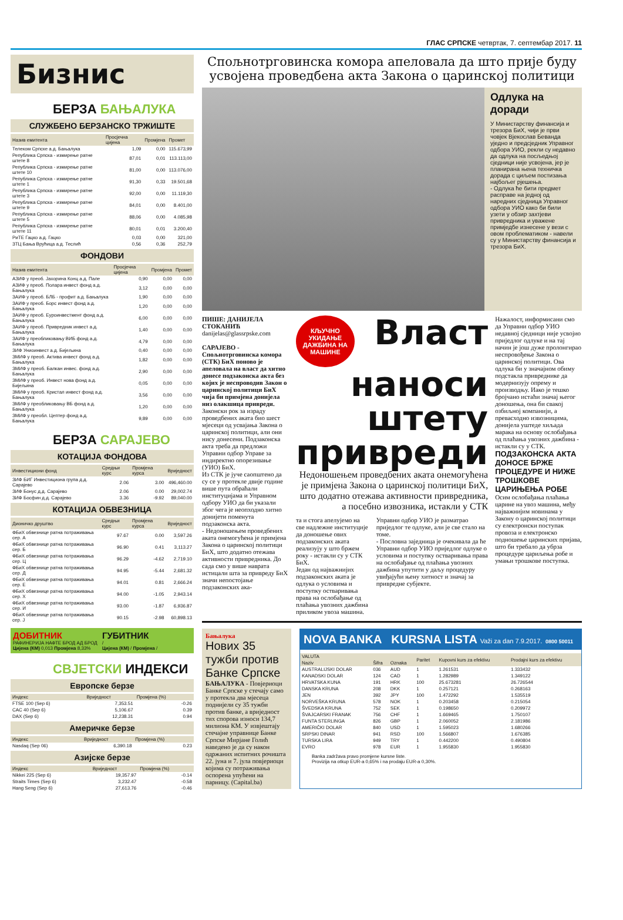ГЛАС СРПСКЕ четвртак, 7. септембар 2017. 11
Бизнис
БЕРЗА БАЊАЛУКА
СЛУЖБЕНО БЕРЗАНСКО ТРЖИШТЕ
| Назив емитента | Просјечна цијена | Промјена | Промет |
| --- | --- | --- | --- |
| Телеком Српске а.д. Бањалука | 1,09 | 0,00 | 115.673,99 |
| Република Српска - измирење ратне штете 8 | 87,01 | 0,01 | 113.113,00 |
| Република Српска - измирење ратне штете 10 | 81,00 | 0,00 | 113.076,00 |
| Република Српска - измирење ратне штете 1 | 91,30 | 0,33 | 19.501,68 |
| Република Српска - измирење ратне штете 3 | 92,00 | 0,00 | 11.119,30 |
| Република Српска - измирење ратне штете 9 | 84,01 | 0,00 | 8.401,00 |
| Република Српска - измирење ратне штете 5 | 88,06 | 0,00 | 4.085,98 |
| Република Српска - измирење ратне штете 11 | 80,01 | 0,01 | 3.200,40 |
| РиТЕ Гацко а.д. Гацко | 0,03 | 0,00 | 321,00 |
| ЗТЦ Бања Врућица а.д. Теслић | 0,56 | 0,36 | 252,79 |
ФОНДОВИ
| Назив емитента | Просјечна цијена | Промјена | Промет |
| --- | --- | --- | --- |
| АЗИФ у преоб. Јахорина Конц а.д. Пале | 0,90 | 0,00 | 0,00 |
| АЗИФ у преоб. Полара инвест фонд а.д. Бањалука | 3,12 | 0,00 | 0,00 |
| ЗАИФ у преоб. БЛБ - профит а.д. Бањалука | 1,90 | 0,00 | 0,00 |
| ЗАИФ у преоб. Борс инвест фонд а.д. Бањалука | 1,20 | 0,00 | 0,00 |
| ЗАИФ у преоб. Еуроинвестмент фонд а.д. Бањалука | 6,00 | 0,00 | 0,00 |
| ЗАИФ у преоб. Привредник инвест а.д. Бањалука | 1,40 | 0,00 | 0,00 |
| ЗАИФ у преобликовању ВИБ фонд а.д. Бањалука | 4,79 | 0,00 | 0,00 |
| ЗИФ Униоинвест а.д. Бијељина | 0,40 | 0,00 | 0,00 |
| ЗМИФ у преоб. Актива инвест фонд а.д. Бањалука | 1,82 | 0,00 | 0,00 |
| ЗМИФ у преоб. Балкан инвес. фонд а.д. Бањалука | 2,90 | 0,00 | 0,00 |
| ЗМИФ у преоб. Инвест нова фонд а.д. Бијељина | 0,05 | 0,00 | 0,00 |
| ЗМИФ у преоб. Кристал инвест фонд а.д. Бањалука | 3,56 | 0,00 | 0,00 |
| ЗМИФ у преобликовању ВБ фонд а.д. Бањалука | 1,20 | 0,00 | 0,00 |
| ЗМИФ у преобл. Цептер фонд а.д. Бањалука | 9,89 | 0,00 | 0,00 |
БЕРЗА САРАЈЕВО
КОТАЦИЈА ФОНДОВА
| Инвестициони фонд | Средњи курс | Промјена курса | Вриједност |
| --- | --- | --- | --- |
| ЗИФ БИГ Инвестициона група д.д. Сарајево | 2.06 | 3.00 | 496,460.00 |
| ЗИФ Бонус д.д. Сарајево | 2.06 | 0.00 | 29,002.74 |
| ЗИФ Босфин д.д. Сарајево | 3.36 | -9.92 | 89,040.00 |
КОТАЦИЈА ОБВЕЗНИЦА
| Дионичко друштво | Средњи курс | Промјена курса | Вриједност |
| --- | --- | --- | --- |
| ФБиХ обвезнице ратна потраживања сер. А | 97.67 | 0.00 | 3,597.26 |
| ФБиХ обвезнице ратна потраживања сер. Б | 96.90 | 0.41 | 3,113.27 |
| ФБиХ обвезнице ратна потраживања сер. Ц | 96.29 | -4.62 | 2,719.10 |
| ФБиХ обвезнице ратна потраживања сер. Д | 94.95 | -5.44 | 2,681.32 |
| ФБиХ обвезнице ратна потраживања сер. Е | 94.01 | 0.81 | 2,666.24 |
| ФБиХ обвезнице ратна потраживања сер. Х | 94.00 | -1.05 | 2,943.14 |
| ФБиХ обвезнице ратна потраживања сер. И | 93.00 | -1.87 | 6,936.87 |
| ФБиХ обвезнице ратна потраживања сер. Ј | 90.15 | -2.98 | 60,898.13 |
ДОБИТНИК
РАФИНЕРИЈА НАФТЕ БРОД АД БРОД
Цијена (КМ) 0,013 Промјена 8,33%
ГУБИТНИК
/
Цијена (КМ) / Промјена /
СВЈЕТСКИ ИНДЕКСИ
Европске берзе
| Индекс | Вриједност | Промјена (%) |
| --- | --- | --- |
| FTSE 100 (Sep 6) | 7,353.51 | -0.26 |
| CAC 40 (Sep 6) | 5,106.67 | 0.39 |
| DAX (Sep 6) | 12,238.31 | 0.94 |
Америчке берзе
| Индекс | Вриједност | Промјена (%) |
| --- | --- | --- |
| Nasdaq (Sep 06) | 6,390.18 | 0.23 |
Азијске берзе
| Индекс | Вриједност | Промјена (%) |
| --- | --- | --- |
| Nikkei 225 (Sep 6) | 19,357.97 | -0.14 |
| Straits Times (Sep 6) | 3,232.47 | -0.58 |
| Hang Seng (Sep 6) | 27,613.76 | -0.46 |
Спољнотрговинска комора апеловала да што прије буду усвојена проведбена акта Закона о царинској политици
Одлука на доради
У Министарству финансија и трезора БиХ, чији је први човјек Вјекослав Бевандa уједно и предсједник Управног одбора УИО, рекли су недавно да одлука на посљедњој сједници није усвојена, јер је планирана њена техничка дорада с циљем постизања најбољег рјешења.
- Одлука ће бити предмет расправе на једној од наредних сједница Управног одбора УИО како би били узети у обзир захтјеви привредника и уважене примједбе изнесене у вези с овом проблематиком - навели су у Министарству финансија и трезора БиХ.
ПИШЕ: ДАНИЈЕЛА СТОКАНИЋ
danijelas@glassrpske.com
САРАЈЕВО - Спољнотрговинска комора (СТК) БиХ поново је апеловала на власт да хитно донесе подзаконска акта без којих је неспроводив Закон о царинској политици БиХ чија би примјена донијела низ олакшица привреди.
Законски рок за израду проведбених аката био шест мјесеци од усвајања Закона о царинској политици, али они нису донесени. Подзаконска акта треба да предложи Управни одбор Управе за индиректно опорезивање (УИО) БиХ.
Из СТК је јуче саопштено да су се у протекле двије године више пута обраћали институцијама и Управном одбору УИО да би указали због чега је неопходно хитно донијети поменута подзаконска акта.
- Недоношењем проведбених аката онемогућена је примјена Закона о царинској политици БиХ, што додатно отежава активности привредника. До сада смо у више наврата истицали шта за привреду БиХ значи непостојање подзаконских ака-
КЉУЧНО УКИДАЊЕ ДАЖБИНА НА МАШИНЕ
Власт наноси штету привреди
Недоношењем проведбених аката онемогућена је примјена Закона о царинској политици БиХ, што додатно отежава активности привредника, а посебно извозника, истакли у СТК
та и стога апелујемо на све надлежне институције да доношење ових подзаконских аката реализују у што бржем року - истакли су у СТК БиХ.
Један од најважнијих подзаконских аката је одлука о условима и поступку остваривања права на ослобађање од плаћања увозних дажбина приликом увоза машина.
Управни одбор УИО је разматрао приједлог те одлуке, али је све стало на томе.
- Пословна заједница је очекивала да ће Управни одбор УИО приједлог одлуке о условима и поступку остваривања права на ослобађање од плаћања увозних дажбина упутити у даљу процедуру увиђајући њену хитност и значај за привредне субјекте.
Нажалост, информисани смо да Управни одбор УИО недавној сједници није усвојио приједлог одлуке и на тај начин је још дуже пролонгирао неспровођење Закона о царинској политици. Ова одлука би у значајном обиму подстакла привреднике да модернизују опрему и производњу. Иако је тешко бројчано истаћи значај његог доношења, она би свакој озбиљној компанији, а превасходно извозницима, донијела уштеде хиљада марака на основу ослобађања од плаћања увозних дажбина - истакли су у СТК.
ПОДЗАКОНСКА АКТА ДОНОСЕ БРЖЕ ПРОЦЕДУРЕ И НИЖЕ ТРОШКОВЕ ЦАРИЊЕЊА РОБЕ
Осим ослобађања плаћања царине на увоз машина, међу најважнијим новинама у Закону о царинској политици су електронски поступак провоза и електронско подношење царинских пријава, што би требало да убрза процедуре цариљења робе и умањи трошкове поступка.
Бањалука
Нових 35 тужби против Банке Српске
БАЊАЛУКА - Повјериоци Банке Српске у стечају само у протекла два мјесеца поднијели су 35 тужби против банке, а вриједност тих спорова износи 134,7 милиона КМ. У извјештају стечајне управнице Банке Српске Мирјане Голић наведено је да су након одржаних испитних рочишта 22. јуна и 7. јула повјериоци којима су потраживања оспорена упућени на парницу. (Capital.ba)
NOVA BANKA KURSNA LISTA Važi za dan 7.9.2017. 0800 50011
| VALUTA | | | Paritet | Kupovni kurs za efektivu | Prodajni kurs za efektivu |
| --- | --- | --- | --- | --- | --- |
| Naziv | Šifra | Oznaka | | | |
| AUSTRALIJSKI DOLAR | 036 | AUD | 1 | 1.261531 | 1.333432 |
| KANADSKI DOLAR | 124 | CAD | 1 | 1.282989 | 1.349122 |
| HRVATSKA KUNA | 191 | HRK | 100 | 25.673281 | 26.726544 |
| DANSKA KRUNA | 208 | DKK | 1 | 0.257121 | 0.268163 |
| JEN | 392 | JPY | 100 | 1.472292 | 1.535519 |
| NORVEŠKA KRUNA | 578 | NOK | 1 | 0.203458 | 0.215054 |
| ŠVEDSKA KRUNA | 752 | SEK | 1 | 0.198650 | 0.209972 |
| ŠVAJCARSKI FRANAK | 756 | CHF | 1 | 1.669465 | 1.750107 |
| FUNTA STERLINGA | 826 | GBP | 1 | 2.060052 | 2.181986 |
| AMERIČKI DOLAR | 840 | USD | 1 | 1.595023 | 1.680266 |
| SRPSKI DINAR | 941 | RSD | 100 | 1.566807 | 1.676385 |
| TURSKA LIRA | 949 | TRY | 1 | 0.442200 | 0.490804 |
| EVRO | 978 | EUR | 1 | 1.955830 | 1.955830 |
Banka zadržava pravo promjene kursne liste.
Provizija na otkup EUR-a 0,65% i na prodaju EUR-a 0,30%.